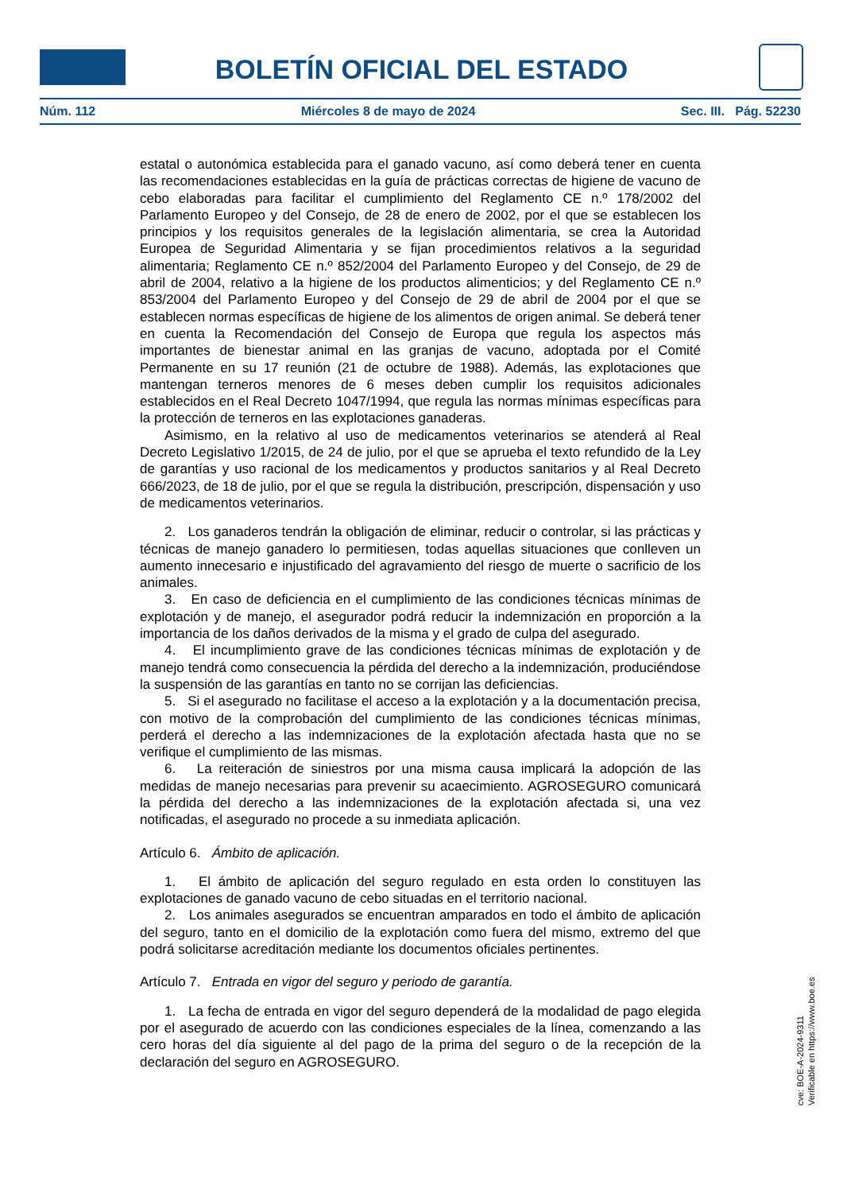BOLETÍN OFICIAL DEL ESTADO
Núm. 112 Miércoles 8 de mayo de 2024 Sec. III. Pág. 52230
estatal o autonómica establecida para el ganado vacuno, así como deberá tener en cuenta las recomendaciones establecidas en la guía de prácticas correctas de higiene de vacuno de cebo elaboradas para facilitar el cumplimiento del Reglamento CE n.º 178/2002 del Parlamento Europeo y del Consejo, de 28 de enero de 2002, por el que se establecen los principios y los requisitos generales de la legislación alimentaria, se crea la Autoridad Europea de Seguridad Alimentaria y se fijan procedimientos relativos a la seguridad alimentaria; Reglamento CE n.º 852/2004 del Parlamento Europeo y del Consejo, de 29 de abril de 2004, relativo a la higiene de los productos alimenticios; y del Reglamento CE n.º 853/2004 del Parlamento Europeo y del Consejo de 29 de abril de 2004 por el que se establecen normas específicas de higiene de los alimentos de origen animal. Se deberá tener en cuenta la Recomendación del Consejo de Europa que regula los aspectos más importantes de bienestar animal en las granjas de vacuno, adoptada por el Comité Permanente en su 17 reunión (21 de octubre de 1988). Además, las explotaciones que mantengan terneros menores de 6 meses deben cumplir los requisitos adicionales establecidos en el Real Decreto 1047/1994, que regula las normas mínimas específicas para la protección de terneros en las explotaciones ganaderas.
Asimismo, en la relativo al uso de medicamentos veterinarios se atenderá al Real Decreto Legislativo 1/2015, de 24 de julio, por el que se aprueba el texto refundido de la Ley de garantías y uso racional de los medicamentos y productos sanitarios y al Real Decreto 666/2023, de 18 de julio, por el que se regula la distribución, prescripción, dispensación y uso de medicamentos veterinarios.
2. Los ganaderos tendrán la obligación de eliminar, reducir o controlar, si las prácticas y técnicas de manejo ganadero lo permitiesen, todas aquellas situaciones que conlleven un aumento innecesario e injustificado del agravamiento del riesgo de muerte o sacrificio de los animales.
3. En caso de deficiencia en el cumplimiento de las condiciones técnicas mínimas de explotación y de manejo, el asegurador podrá reducir la indemnización en proporción a la importancia de los daños derivados de la misma y el grado de culpa del asegurado.
4. El incumplimiento grave de las condiciones técnicas mínimas de explotación y de manejo tendrá como consecuencia la pérdida del derecho a la indemnización, produciéndose la suspensión de las garantías en tanto no se corrijan las deficiencias.
5. Si el asegurado no facilitase el acceso a la explotación y a la documentación precisa, con motivo de la comprobación del cumplimiento de las condiciones técnicas mínimas, perderá el derecho a las indemnizaciones de la explotación afectada hasta que no se verifique el cumplimiento de las mismas.
6. La reiteración de siniestros por una misma causa implicará la adopción de las medidas de manejo necesarias para prevenir su acaecimiento. AGROSEGURO comunicará la pérdida del derecho a las indemnizaciones de la explotación afectada si, una vez notificadas, el asegurado no procede a su inmediata aplicación.
Artículo 6. Ámbito de aplicación.
1. El ámbito de aplicación del seguro regulado en esta orden lo constituyen las explotaciones de ganado vacuno de cebo situadas en el territorio nacional.
2. Los animales asegurados se encuentran amparados en todo el ámbito de aplicación del seguro, tanto en el domicilio de la explotación como fuera del mismo, extremo del que podrá solicitarse acreditación mediante los documentos oficiales pertinentes.
Artículo 7. Entrada en vigor del seguro y periodo de garantía.
1. La fecha de entrada en vigor del seguro dependerá de la modalidad de pago elegida por el asegurado de acuerdo con las condiciones especiales de la línea, comenzando a las cero horas del día siguiente al del pago de la prima del seguro o de la recepción de la declaración del seguro en AGROSEGURO.
cve: BOE-A-2024-9311
Verificable en https://www.boe.es